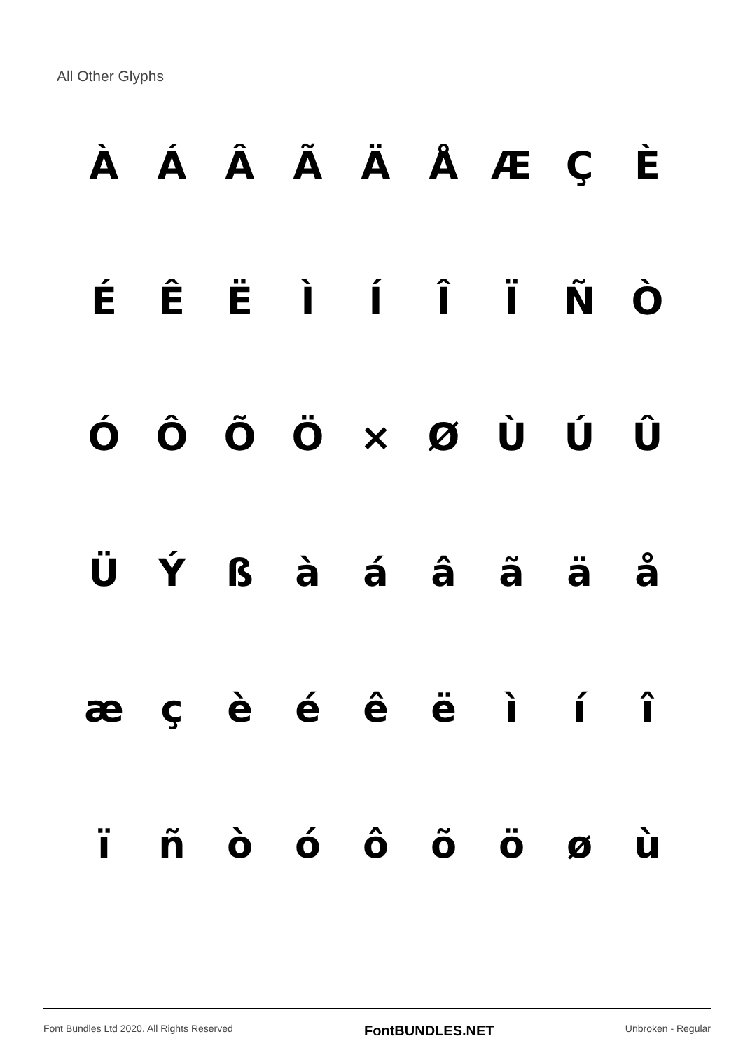All Other Glyphs
| À | Á | Â | Ã | Ä | Å | Æ | Ç | È |
| É | Ê | Ë | Ì | Í | Î | Ï | Ñ | Ò |
| Ó | Ô | Õ | Ö | × | Ø | Ù | Ú | Û |
| Ü | Ý | ß | à | á | â | ã | ä | å |
| æ | ç | è | é | ê | ë | ì | í | î |
| ï | ñ | ò | ó | ô | õ | ö | ø | ù |
Font Bundles Ltd 2020. All Rights Reserved FontBUNDLES.NET Unbroken - Regular